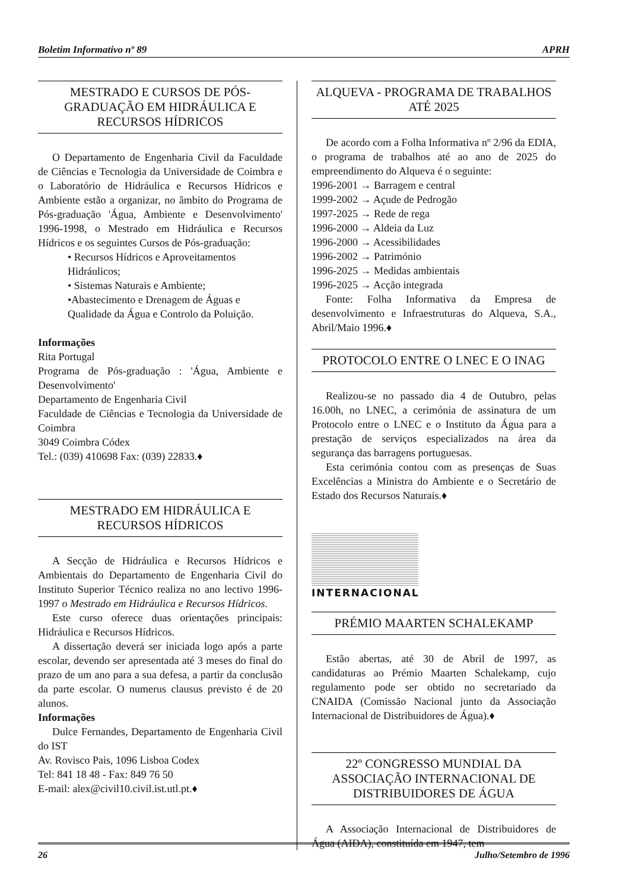Boletim Informativo nº 89 APRH
MESTRADO E CURSOS DE PÓS-GRADUAÇÃO EM HIDRÁULICA E RECURSOS HÍDRICOS
O Departamento de Engenharia Civil da Faculdade de Ciências e Tecnologia da Universidade de Coimbra e o Laboratório de Hidráulica e Recursos Hídricos e Ambiente estão a organizar, no âmbito do Programa de Pós-graduação 'Água, Ambiente e Desenvolvimento' 1996-1998, o Mestrado em Hidráulica e Recursos Hídricos e os seguintes Cursos de Pós-graduação:
• Recursos Hídricos e Aproveitamentos Hidráulicos;
• Sistemas Naturais e Ambiente;
•Abastecimento e Drenagem de Águas e Qualidade da Água e Controlo da Poluição.
Informações
Rita Portugal
Programa de Pós-graduação : 'Água, Ambiente e Desenvolvimento'
Departamento de Engenharia Civil
Faculdade de Ciências e Tecnologia da Universidade de Coimbra
3049 Coimbra Códex
Tel.: (039) 410698 Fax: (039) 22833.♦
MESTRADO EM HIDRÁULICA E RECURSOS HÍDRICOS
A Secção de Hidráulica e Recursos Hídricos e Ambientais do Departamento de Engenharia Civil do Instituto Superior Técnico realiza no ano lectivo 1996-1997 o Mestrado em Hidráulica e Recursos Hídricos.
Este curso oferece duas orientações principais: Hidráulica e Recursos Hídricos.
A dissertação deverá ser iniciada logo após a parte escolar, devendo ser apresentada até 3 meses do final do prazo de um ano para a sua defesa, a partir da conclusão da parte escolar. O numerus clausus previsto é de 20 alunos.
Informações
Dulce Fernandes, Departamento de Engenharia Civil do IST
Av. Rovisco Pais, 1096 Lisboa Codex
Tel: 841 18 48 - Fax: 849 76 50
E-mail: alex@civil10.civil.ist.utl.pt.♦
ALQUEVA - PROGRAMA DE TRABALHOS ATÉ 2025
De acordo com a Folha Informativa nº 2/96 da EDIA, o programa de trabalhos até ao ano de 2025 do empreendimento do Alqueva é o seguinte:
1996-2001 → Barragem e central
1999-2002 → Açude de Pedrogão
1997-2025 → Rede de rega
1996-2000 → Aldeia da Luz
1996-2000 → Acessibilidades
1996-2002 → Património
1996-2025 → Medidas ambientais
1996-2025 → Acção integrada
Fonte: Folha Informativa da Empresa de desenvolvimento e Infraestruturas do Alqueva, S.A., Abril/Maio 1996.♦
PROTOCOLO ENTRE O LNEC E O INAG
Realizou-se no passado dia 4 de Outubro, pelas 16.00h, no LNEC, a cerimónia de assinatura de um Protocolo entre o LNEC e o Instituto da Água para a prestação de serviços especializados na área da segurança das barragens portuguesas.
Esta cerimónia contou com as presenças de Suas Excelências a Ministra do Ambiente e o Secretário de Estado dos Recursos Naturais.♦
INTERNACIONAL
PRÉMIO MAARTEN SCHALEKAMP
Estão abertas, até 30 de Abril de 1997, as candidaturas ao Prémio Maarten Schalekamp, cujo regulamento pode ser obtido no secretariado da CNAIDA (Comissão Nacional junto da Associação Internacional de Distribuidores de Água).♦
22º CONGRESSO MUNDIAL DA ASSOCIAÇÃO INTERNACIONAL DE DISTRIBUIDORES DE ÁGUA
A Associação Internacional de Distribuidores de Água (AIDA), constituída em 1947, tem
26 Julho/Setembro de 1996